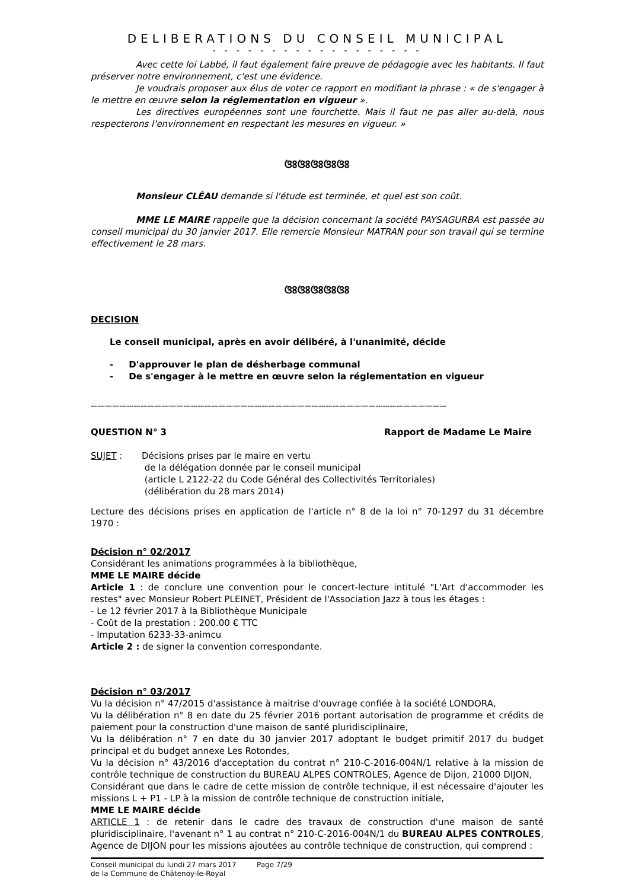DELIBERATIONS DU CONSEIL MUNICIPAL
- - - - - - - - - - - - - - - - - -
Avec cette loi Labbé, il faut également faire preuve de pédagogie avec les habitants. Il faut préserver notre environnement, c'est une évidence.
Je voudrais proposer aux élus de voter ce rapport en modifiant la phrase : « de s'engager à le mettre en œuvre selon la réglementation en vigueur ».
Les directives européennes sont une fourchette. Mais il faut ne pas aller au-delà, nous respecterons l'environnement en respectant les mesures en vigueur. »
ଓଃଓଃଓଃଓଃଓଃ
Monsieur CLÉAU demande si l'étude est terminée, et quel est son coût.
MME LE MAIRE rappelle que la décision concernant la société PAYSAGURBA est passée au conseil municipal du 30 janvier 2017. Elle remercie Monsieur MATRAN pour son travail qui se termine effectivement le 28 mars.
ଓଃଓଃଓଃଓଃଓଃ
DECISION
Le conseil municipal, après en avoir délibéré, à l'unanimité, décide
- D'approuver le plan de désherbage communal
- De s'engager à le mettre en œuvre selon la réglementation en vigueur
〰〰〰〰〰〰〰〰〰〰〰〰〰〰〰〰〰〰〰〰〰〰〰〰〰〰〰〰〰〰〰〰〰〰〰〰〰〰〰〰〰〰〰〰〰〰〰〰〰〰
QUESTION N° 3 Rapport de Madame Le Maire
SUJET : Décisions prises par le maire en vertu
de la délégation donnée par le conseil municipal
(article L 2122-22 du Code Général des Collectivités Territoriales)
(délibération du 28 mars 2014)
Lecture des décisions prises en application de l'article n° 8 de la loi n° 70-1297 du 31 décembre 1970 :
Décision n° 02/2017
Considérant les animations programmées à la bibliothèque,
MME LE MAIRE décide
Article 1 : de conclure une convention pour le concert-lecture intitulé "L'Art d'accommoder les restes" avec Monsieur Robert PLEINET, Président de l'Association Jazz à tous les étages :
- Le 12 février 2017 à la Bibliothèque Municipale
- Coût de la prestation : 200.00 € TTC
- Imputation 6233-33-animcu
Article 2 : de signer la convention correspondante.
Décision n° 03/2017
Vu la décision n° 47/2015 d'assistance à maitrise d'ouvrage confiée à la société LONDORA,
Vu la délibération n° 8 en date du 25 février 2016 portant autorisation de programme et crédits de paiement pour la construction d'une maison de santé pluridisciplinaire,
Vu la délibération n° 7 en date du 30 janvier 2017 adoptant le budget primitif 2017 du budget principal et du budget annexe Les Rotondes,
Vu la décision n° 43/2016 d'acceptation du contrat n° 210-C-2016-004N/1 relative à la mission de contrôle technique de construction du BUREAU ALPES CONTROLES, Agence de Dijon, 21000 DIJON,
Considérant que dans le cadre de cette mission de contrôle technique, il est nécessaire d'ajouter les missions L + P1 - LP à la mission de contrôle technique de construction initiale,
MME LE MAIRE décide
ARTICLE 1 : de retenir dans le cadre des travaux de construction d'une maison de santé pluridisciplinaire, l'avenant n° 1 au contrat n° 210-C-2016-004N/1 du BUREAU ALPES CONTROLES, Agence de DIJON pour les missions ajoutées au contrôle technique de construction, qui comprend :
Conseil municipal du lundi 27 mars 2017
de la Commune de Châtenoy-le-Royal
Page 7/29